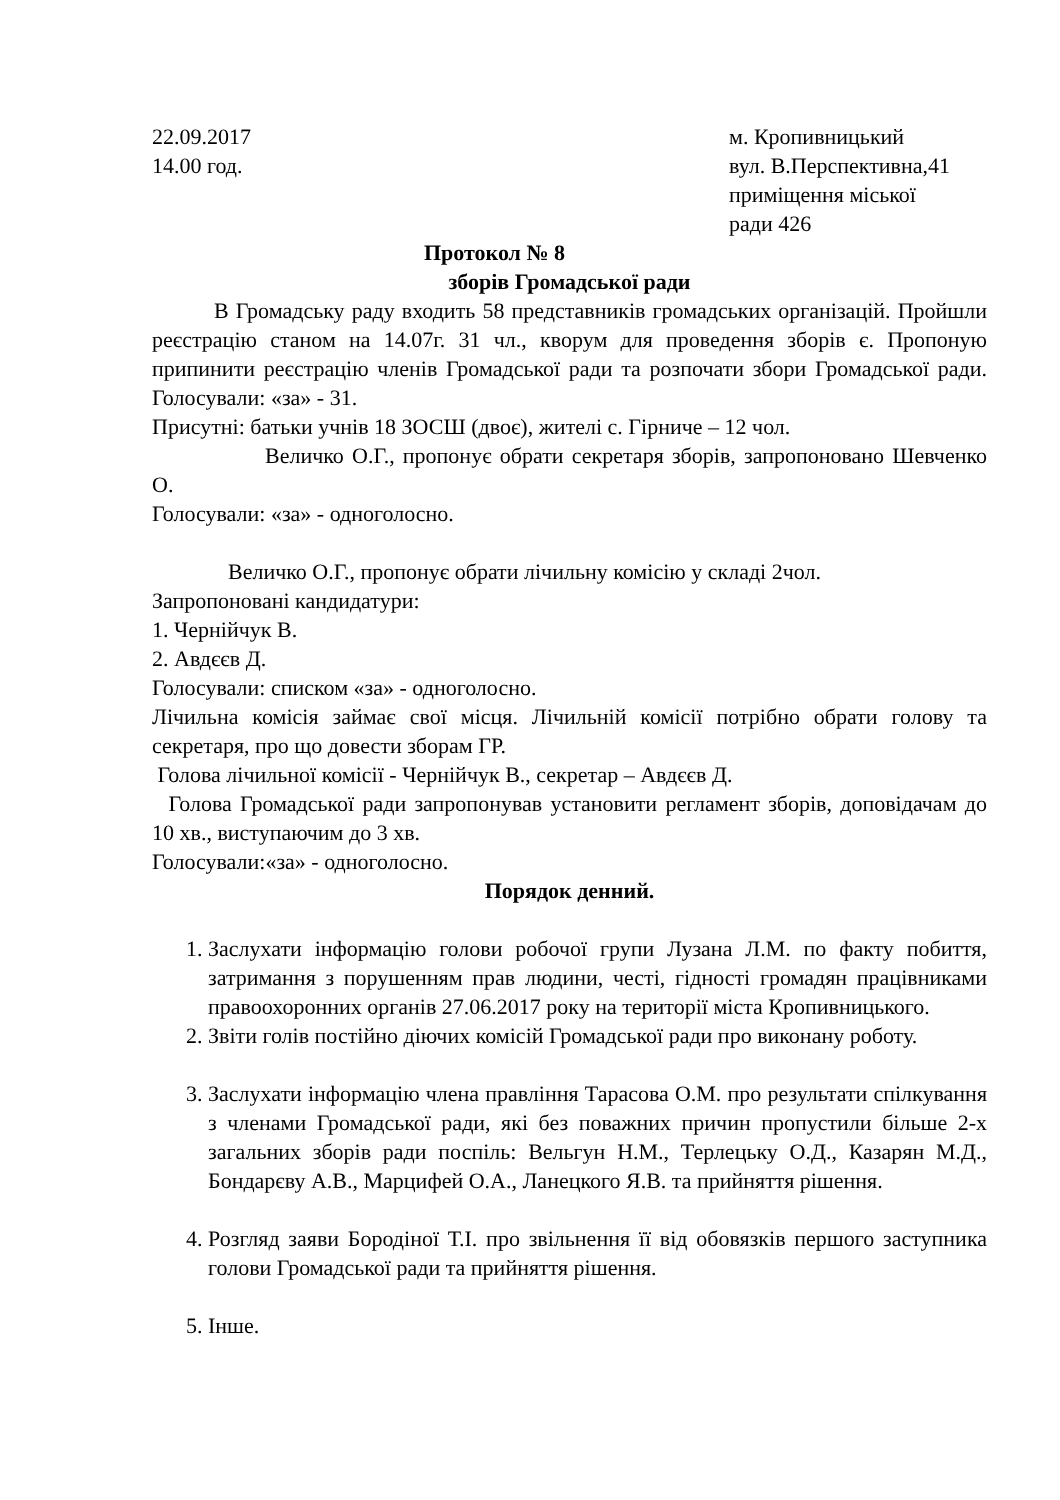22.09.2017
14.00 год.
м. Кропивницький
вул. В.Перспективна,41
приміщення міської
ради 426
Протокол № 8
зборів Громадської ради
В Громадську раду входить 58 представників громадських організацій. Пройшли реєстрацію станом на 14.07г. 31 чл., кворум для проведення зборів є. Пропоную припинити реєстрацію членів Громадської ради та розпочати збори Громадської ради. Голосували: «за» - 31.
Присутні: батьки учнів 18 ЗОСШ (двоє), жителі с. Гірниче – 12 чол.
Величко О.Г., пропонує обрати секретаря зборів, запропоновано Шевченко О.
Голосували: «за» - одноголосно.
Величко О.Г., пропонує обрати лічильну комісію у складі 2чол.
Запропоновані кандидатури:
1. Чернійчук В.
2. Авдєєв Д.
Голосували: списком «за» - одноголосно.
Лічильна комісія займає свої місця. Лічильній комісії потрібно обрати голову та секретаря, про що довести зборам ГР.
Голова лічильної комісії - Чернійчук В., секретар – Авдєєв Д.
Голова Громадської ради запропонував установити регламент зборів, доповідачам до 10 хв., виступаючим до 3 хв.
Голосували:«за» - одноголосно.
Порядок денний.
1. Заслухати інформацію голови робочої групи Лузана Л.М. по факту побиття, затримання з порушенням прав людини, честі, гідності громадян працівниками правоохоронних органів 27.06.2017 року на території міста Кропивницького.
2. Звіти голів постійно діючих комісій Громадської ради про виконану роботу.
3. Заслухати інформацію члена правління Тарасова О.М. про результати спілкування з членами Громадської ради, які без поважних причин пропустили більше 2-х загальних зборів ради поспіль: Вельгун Н.М., Терлецьку О.Д., Казарян М.Д., Бондарєву А.В., Марцифей О.А., Ланецкого Я.В. та прийняття рішення.
4. Розгляд заяви Бородіної Т.І. про звільнення її від обовязків першого заступника голови Громадської ради та прийняття рішення.
5. Інше.